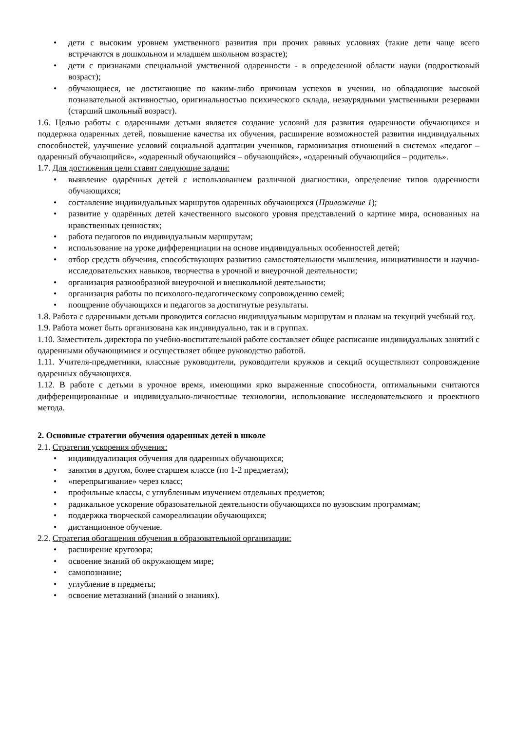• дети с высоким уровнем умственного развития при прочих равных условиях (такие дети чаще всего встречаются в дошкольном и младшем школьном возрасте);
• дети с признаками специальной умственной одаренности - в определенной области науки (подростковый возраст);
• обучающиеся, не достигающие по каким-либо причинам успехов в учении, но обладающие высокой познавательной активностью, оригинальностью психического склада, незаурядными умственными резервами (старший школьный возраст).
1.6. Целью работы с одаренными детьми является создание условий для развития одаренности обучающихся и поддержка одаренных детей, повышение качества их обучения, расширение возможностей развития индивидуальных способностей, улучшение условий социальной адаптации учеников, гармонизация отношений в системах «педагог – одаренный обучающийся», «одаренный обучающийся – обучающийся», «одаренный обучающийся – родитель».
1.7. Для достижения цели ставят следующие задачи:
• выявление одарённых детей с использованием различной диагностики, определение типов одаренности обучающихся;
• составление индивидуальных маршрутов одаренных обучающихся (Приложение 1);
• развитие у одарённых детей качественного высокого уровня представлений о картине мира, основанных на нравственных ценностях;
• работа педагогов по индивидуальным маршрутам;
• использование на уроке дифференциации на основе индивидуальных особенностей детей;
• отбор средств обучения, способствующих развитию самостоятельности мышления, инициативности и научно-исследовательских навыков, творчества в урочной и внеурочной деятельности;
• организация разнообразной внеурочной и внешкольной деятельности;
• организация работы по психолого-педагогическому сопровождению семей;
• поощрение обучающихся и педагогов за достигнутые результаты.
1.8. Работа с одаренными детьми проводится согласно индивидуальным маршрутам и планам на текущий учебный год.
1.9. Работа может быть организована как индивидуально, так и в группах.
1.10. Заместитель директора по учебно-воспитательной работе составляет общее расписание индивидуальных занятий с одаренными обучающимися и осуществляет общее руководство работой.
1.11. Учителя-предметники, классные руководители, руководители кружков и секций осуществляют сопровождение одаренных обучающихся.
1.12. В работе с детьми в урочное время, имеющими ярко выраженные способности, оптимальными считаются дифференцированные и индивидуально-личностные технологии, использование исследовательского и проектного метода.
2. Основные стратегии обучения одаренных детей в школе
2.1. Стратегия ускорения обучения:
• индивидуализация обучения для одаренных обучающихся;
• занятия в другом, более старшем классе (по 1-2 предметам);
• «перепрыгивание» через класс;
• профильные классы, с углубленным изучением отдельных предметов;
• радикальное ускорение образовательной деятельности обучающихся по вузовским программам;
• поддержка творческой самореализации обучающихся;
• дистанционное обучение.
2.2. Стратегия обогащения обучения в образовательной организации:
• расширение кругозора;
• освоение знаний об окружающем мире;
• самопознание;
• углубление в предметы;
• освоение метазнаний (знаний о знаниях).